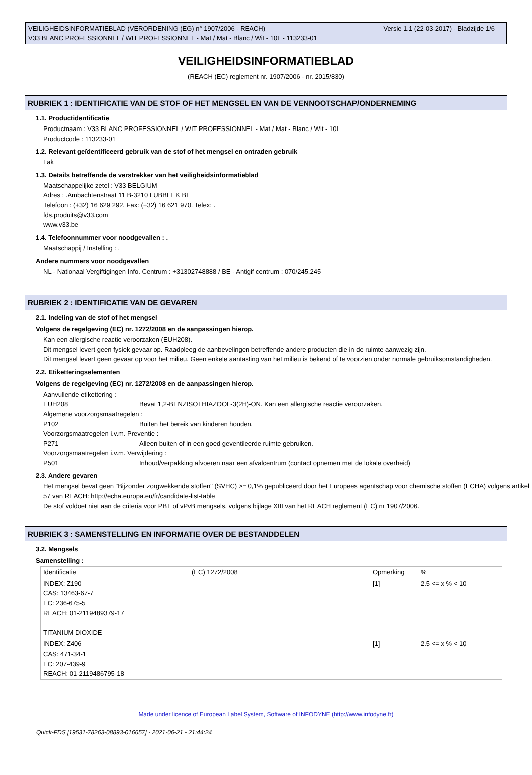Versie 1.1 (22-03-2017) - Bladzijde 1/6 VEILIGHEIDSINFORMATIEBLAD (VERORDENING (EG) n° 1907/2006 - REACH)
V33 BLANC PROFESSIONNEL / WIT PROFESSIONNEL - Mat / Mat - Blanc / Wit - 10L - 113233-01
VEILIGHEIDSINFORMATIEBLAD
(REACH (EC) reglement nr. 1907/2006 - nr. 2015/830)
RUBRIEK 1 : IDENTIFICATIE VAN DE STOF OF HET MENGSEL EN VAN DE VENNOOTSCHAP/ONDERNEMING
1.1. Productidentificatie
Productnaam : V33 BLANC PROFESSIONNEL / WIT PROFESSIONNEL - Mat / Mat - Blanc / Wit - 10L
Productcode : 113233-01
1.2. Relevant geïdentificeerd gebruik van de stof of het mengsel en ontraden gebruik
Lak
1.3. Details betreffende de verstrekker van het veiligheidsinformatieblad
Maatschappelijke zetel : V33 BELGIUM
Adres : .Ambachtenstraat 11 B-3210 LUBBEEK BE
Telefoon : (+32) 16 629 292. Fax: (+32) 16 621 970. Telex: .
fds.produits@v33.com
www.v33.be
1.4. Telefoonnummer voor noodgevallen : .
Maatschappij / Instelling : .
Andere nummers voor noodgevallen
NL - Nationaal Vergiftigingen Info. Centrum : +31302748888 / BE - Antigif centrum : 070/245.245
RUBRIEK 2 : IDENTIFICATIE VAN DE GEVAREN
2.1. Indeling van de stof of het mengsel
Volgens de regelgeving (EC) nr. 1272/2008 en de aanpassingen hierop.
Kan een allergische reactie veroorzaken (EUH208).
Dit mengsel levert geen fysiek gevaar op. Raadpleeg de aanbevelingen betreffende andere producten die in de ruimte aanwezig zijn.
Dit mengsel levert geen gevaar op voor het milieu. Geen enkele aantasting van het milieu is bekend of te voorzien onder normale gebruiksomstandigheden.
2.2. Etiketteringselementen
Volgens de regelgeving (EC) nr. 1272/2008 en de aanpassingen hierop.
Aanvullende etikettering :
EUH208 Bevat 1,2-BENZISOTHIAZOOL-3(2H)-ON. Kan een allergische reactie veroorzaken.
Algemene voorzorgsmaatregelen :
P102 Buiten het bereik van kinderen houden.
Voorzorgsmaatregelen i.v.m. Preventie :
P271 Alleen buiten of in een goed geventileerde ruimte gebruiken.
Voorzorgsmaatregelen i.v.m. Verwijdering :
P501 Inhoud/verpakking afvoeren naar een afvalcentrum (contact opnemen met de lokale overheid)
2.3. Andere gevaren
Het mengsel bevat geen "Bijzonder zorgwekkende stoffen" (SVHC) >= 0,1% gepubliceerd door het Europees agentschap voor chemische stoffen (ECHA) volgens artikel 57 van REACH: http://echa.europa.eu/fr/candidate-list-table
De stof voldoet niet aan de criteria voor PBT of vPvB mengsels, volgens bijlage XIII van het REACH reglement (EC) nr 1907/2006.
RUBRIEK 3 : SAMENSTELLING EN INFORMATIE OVER DE BESTANDDELEN
3.2. Mengsels
Samenstelling :
| Identificatie | (EC) 1272/2008 | Opmerking | % |
| INDEX: Z190 CAS: 13463-67-7 EC: 236-675-5 REACH: 01-2119489379-17 TITANIUM DIOXIDE | | [1] | 2.5 <= x % < 10 |
| INDEX: Z406 CAS: 471-34-1 EC: 207-439-9 REACH: 01-2119486795-18 | | [1] | 2.5 <= x % < 10 |
Made under licence of European Label System, Software of INFODYNE (http://www.infodyne.fr)
Quick-FDS [19531-78263-08893-016657] - 2021-06-21 - 21:44:24